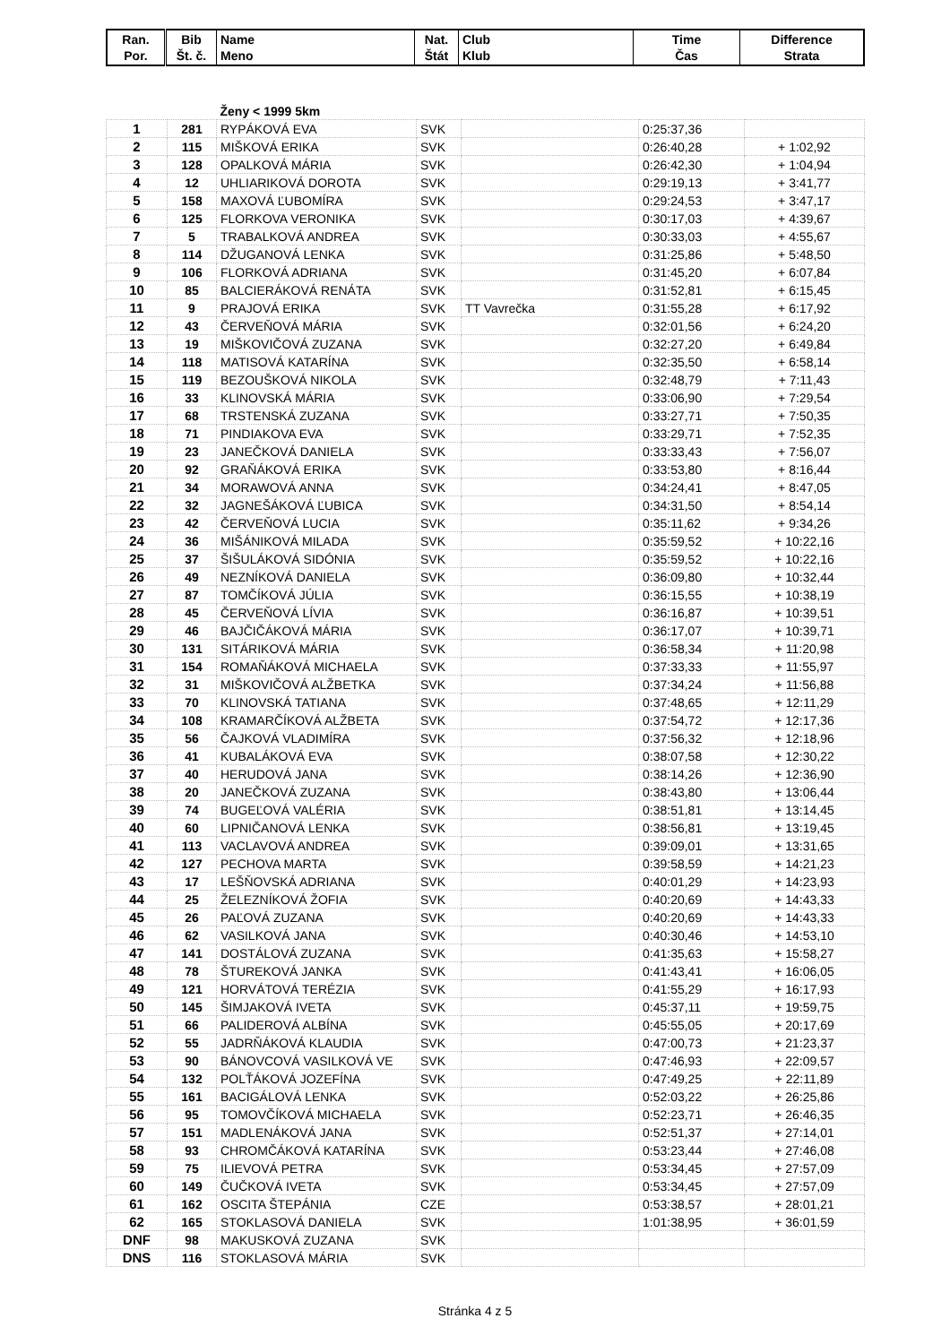| Ran. Por. | Bib Št. č. | Name Meno | Nat. Štát | Club Klub | Time Čas | Difference Strata |
| --- | --- | --- | --- | --- | --- | --- |
| | | Ženy < 1999 5km | | | | |
| 1 | 281 | RYPÁKOVÁ EVA | SVK | | 0:25:37,36 | |
| 2 | 115 | MIŠKOVÁ ERIKA | SVK | | 0:26:40,28 | + 1:02,92 |
| 3 | 128 | OPALKOVÁ MÁRIA | SVK | | 0:26:42,30 | + 1:04,94 |
| 4 | 12 | UHLIARIKOVÁ DOROTA | SVK | | 0:29:19,13 | + 3:41,77 |
| 5 | 158 | MAXOVÁ ĽUBOMÍRA | SVK | | 0:29:24,53 | + 3:47,17 |
| 6 | 125 | FLORKOVA VERONIKA | SVK | | 0:30:17,03 | + 4:39,67 |
| 7 | 5 | TRABALKOVÁ ANDREA | SVK | | 0:30:33,03 | + 4:55,67 |
| 8 | 114 | DŽUGANOVÁ LENKA | SVK | | 0:31:25,86 | + 5:48,50 |
| 9 | 106 | FLORKOVÁ ADRIANA | SVK | | 0:31:45,20 | + 6:07,84 |
| 10 | 85 | BALCIERÁKOVÁ RENÁTA | SVK | | 0:31:52,81 | + 6:15,45 |
| 11 | 9 | PRAJOVÁ ERIKA | SVK | TT Vavrečka | 0:31:55,28 | + 6:17,92 |
| 12 | 43 | ČERVEŇOVÁ MÁRIA | SVK | | 0:32:01,56 | + 6:24,20 |
| 13 | 19 | MIŠKOVIČOVÁ ZUZANA | SVK | | 0:32:27,20 | + 6:49,84 |
| 14 | 118 | MATISOVÁ KATARÍNA | SVK | | 0:32:35,50 | + 6:58,14 |
| 15 | 119 | BEZOUŠKOVÁ NIKOLA | SVK | | 0:32:48,79 | + 7:11,43 |
| 16 | 33 | KLINOVSKÁ MÁRIA | SVK | | 0:33:06,90 | + 7:29,54 |
| 17 | 68 | TRSTENSKÁ ZUZANA | SVK | | 0:33:27,71 | + 7:50,35 |
| 18 | 71 | PINDIAKOVA EVA | SVK | | 0:33:29,71 | + 7:52,35 |
| 19 | 23 | JANEČKOVÁ DANIELA | SVK | | 0:33:33,43 | + 7:56,07 |
| 20 | 92 | GRAŇÁKOVÁ ERIKA | SVK | | 0:33:53,80 | + 8:16,44 |
| 21 | 34 | MORAWOVÁ ANNA | SVK | | 0:34:24,41 | + 8:47,05 |
| 22 | 32 | JAGNEŠÁKOVÁ ĽUBICA | SVK | | 0:34:31,50 | + 8:54,14 |
| 23 | 42 | ČERVEŇOVÁ LUCIA | SVK | | 0:35:11,62 | + 9:34,26 |
| 24 | 36 | MIŠÁNIKOVÁ MILADA | SVK | | 0:35:59,52 | + 10:22,16 |
| 25 | 37 | ŠIŠULÁKOVÁ SIDÓNIA | SVK | | 0:35:59,52 | + 10:22,16 |
| 26 | 49 | NEZNÍKOVÁ DANIELA | SVK | | 0:36:09,80 | + 10:32,44 |
| 27 | 87 | TOMČÍKOVÁ JÚLIA | SVK | | 0:36:15,55 | + 10:38,19 |
| 28 | 45 | ČERVEŇOVÁ LÍVIA | SVK | | 0:36:16,87 | + 10:39,51 |
| 29 | 46 | BAJČIČÁKOVÁ MÁRIA | SVK | | 0:36:17,07 | + 10:39,71 |
| 30 | 131 | SITÁRIKOVÁ MÁRIA | SVK | | 0:36:58,34 | + 11:20,98 |
| 31 | 154 | ROMAŇÁKOVÁ MICHAELA | SVK | | 0:37:33,33 | + 11:55,97 |
| 32 | 31 | MIŠKOVIČOVÁ ALŽBETKA | SVK | | 0:37:34,24 | + 11:56,88 |
| 33 | 70 | KLINOVSKÁ TATIANA | SVK | | 0:37:48,65 | + 12:11,29 |
| 34 | 108 | KRAMARČÍKOVÁ ALŽBETA | SVK | | 0:37:54,72 | + 12:17,36 |
| 35 | 56 | ČAJKOVÁ VLADIMÍRA | SVK | | 0:37:56,32 | + 12:18,96 |
| 36 | 41 | KUBALÁKOVÁ EVA | SVK | | 0:38:07,58 | + 12:30,22 |
| 37 | 40 | HERUDOVÁ JANA | SVK | | 0:38:14,26 | + 12:36,90 |
| 38 | 20 | JANEČKOVÁ ZUZANA | SVK | | 0:38:43,80 | + 13:06,44 |
| 39 | 74 | BUGEĽOVÁ VALÉRIA | SVK | | 0:38:51,81 | + 13:14,45 |
| 40 | 60 | LIPNIČANOVÁ LENKA | SVK | | 0:38:56,81 | + 13:19,45 |
| 41 | 113 | VACLAVOVÁ ANDREA | SVK | | 0:39:09,01 | + 13:31,65 |
| 42 | 127 | PECHOVA MARTA | SVK | | 0:39:58,59 | + 14:21,23 |
| 43 | 17 | LEŠŇOVSKÁ ADRIANA | SVK | | 0:40:01,29 | + 14:23,93 |
| 44 | 25 | ŽELEZNÍKOVÁ ŽOFIA | SVK | | 0:40:20,69 | + 14:43,33 |
| 45 | 26 | PAĽOVÁ ZUZANA | SVK | | 0:40:20,69 | + 14:43,33 |
| 46 | 62 | VASILKOVÁ JANA | SVK | | 0:40:30,46 | + 14:53,10 |
| 47 | 141 | DOSTÁLOVÁ ZUZANA | SVK | | 0:41:35,63 | + 15:58,27 |
| 48 | 78 | ŠTUREKOVÁ JANKA | SVK | | 0:41:43,41 | + 16:06,05 |
| 49 | 121 | HORVÁTOVÁ TERÉZIA | SVK | | 0:41:55,29 | + 16:17,93 |
| 50 | 145 | ŠIMJAKOVÁ IVETA | SVK | | 0:45:37,11 | + 19:59,75 |
| 51 | 66 | PALIDEROVÁ ALBÍNA | SVK | | 0:45:55,05 | + 20:17,69 |
| 52 | 55 | JADRŇÁKOVÁ KLAUDIA | SVK | | 0:47:00,73 | + 21:23,37 |
| 53 | 90 | BÁNOVCOVÁ VASILKOVÁ VE | SVK | | 0:47:46,93 | + 22:09,57 |
| 54 | 132 | POLŤÁKOVÁ JOZEFÍNA | SVK | | 0:47:49,25 | + 22:11,89 |
| 55 | 161 | BACIGÁLOVÁ LENKA | SVK | | 0:52:03,22 | + 26:25,86 |
| 56 | 95 | TOMOVČÍKOVÁ MICHAELA | SVK | | 0:52:23,71 | + 26:46,35 |
| 57 | 151 | MADLENÁKOVÁ JANA | SVK | | 0:52:51,37 | + 27:14,01 |
| 58 | 93 | CHROMČÁKOVÁ KATARÍNA | SVK | | 0:53:23,44 | + 27:46,08 |
| 59 | 75 | ILIEVOVÁ PETRA | SVK | | 0:53:34,45 | + 27:57,09 |
| 60 | 149 | ČUČKOVÁ IVETA | SVK | | 0:53:34,45 | + 27:57,09 |
| 61 | 162 | OSCITA ŠTEPÁNIA | CZE | | 0:53:38,57 | + 28:01,21 |
| 62 | 165 | STOKLASOVÁ DANIELA | SVK | | 1:01:38,95 | + 36:01,59 |
| DNF | 98 | MAKUSKOVÁ ZUZANA | SVK | | | |
| DNS | 116 | STOKLASOVÁ MÁRIA | SVK | | | |
Stránka 4 z 5